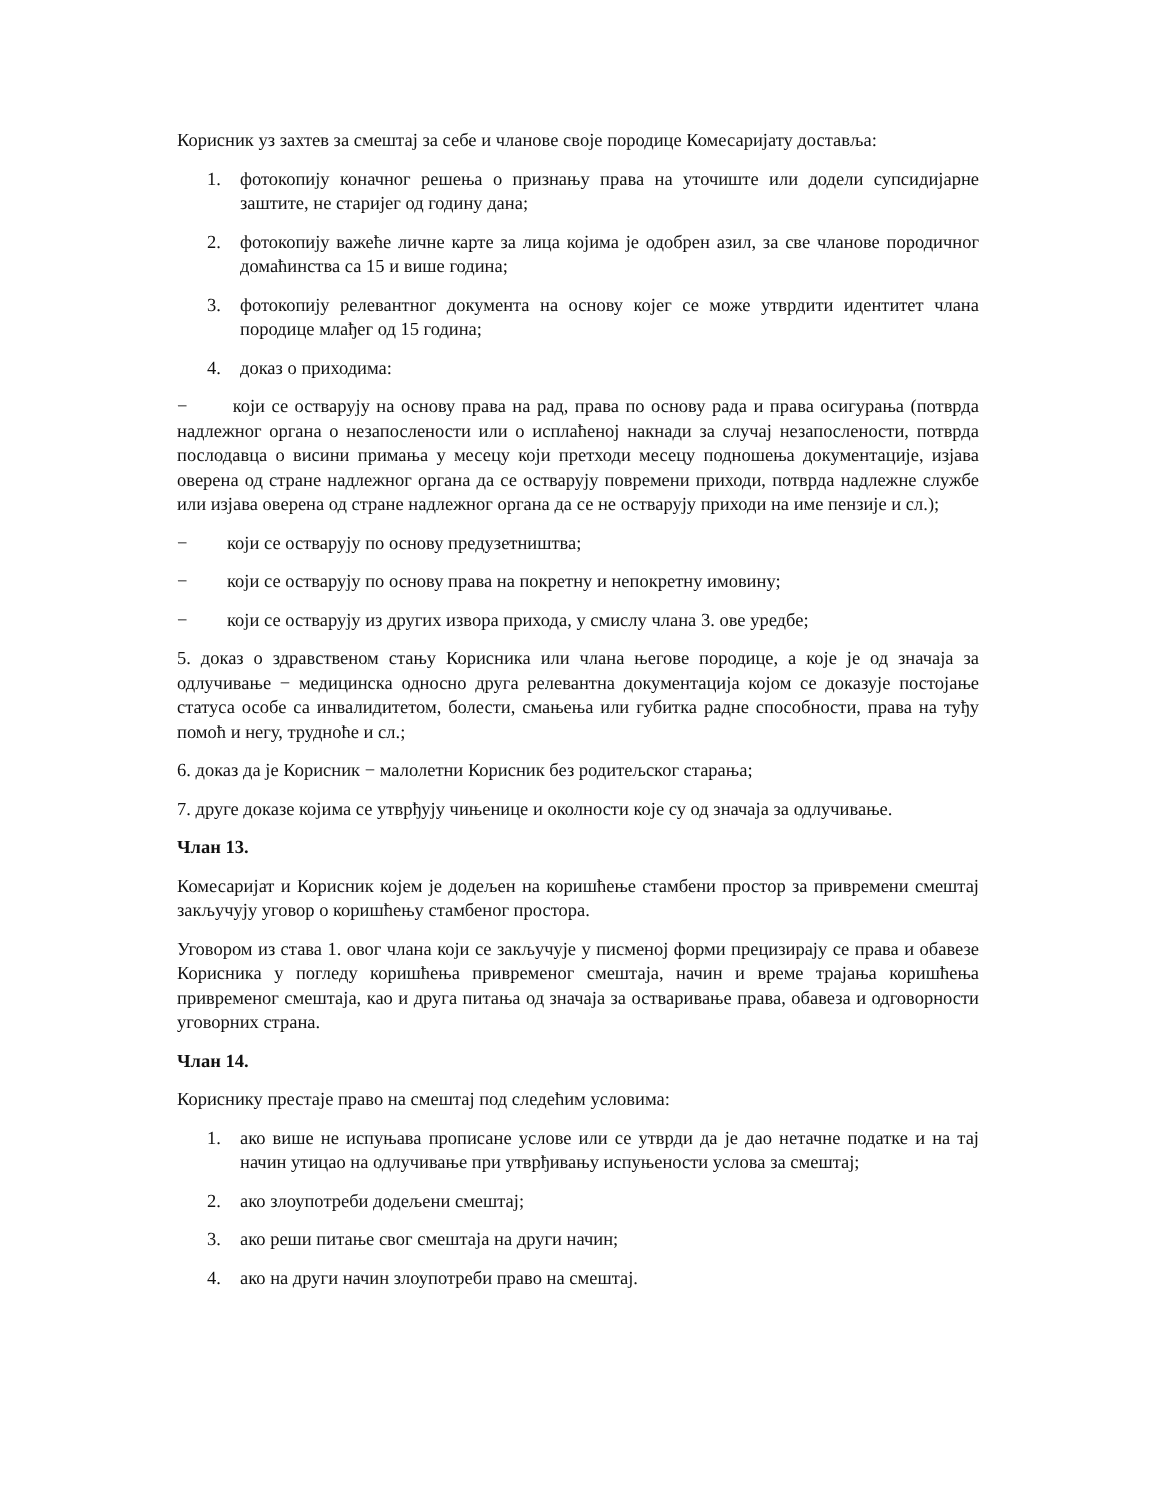Корисник уз захтев за смештај за себе и чланове своје породице Комесаријату доставља:
1. фотокопију коначног решења о признању права на уточиште или додели супсидијарне заштите, не старијег од годину дана;
2. фотокопију важеће личне карте за лица којима је одобрен азил, за све чланове породичног домаћинства са 15 и више година;
3. фотокопију релевантног документа на основу којег се може утврдити идентитет члана породице млађег од 15 година;
4. доказ о приходима:
− који се остварују на основу права на рад, права по основу рада и права осигурања (потврда надлежног органа о незапослености или о исплаћеној накнади за случај незапослености, потврда послодавца о висини примања у месецу који претходи месецу подношења документације, изјава оверена од стране надлежног органа да се остварују повремени приходи, потврда надлежне службе или изјава оверена од стране надлежног органа да се не остварују приходи на име пензије и сл.);
− који се остварују по основу предузетништва;
− који се остварују по основу права на покретну и непокретну имовину;
− који се остварују из других извора прихода, у смислу члана 3. ове уредбе;
5. доказ о здравственом стању Корисника или члана његове породице, а које је од значаја за одлучивање − медицинска односно друга релевантна документација којом се доказује постојање статуса особе са инвалидитетом, болести, смањења или губитка радне способности, права на туђу помоћ и негу, трудноће и сл.;
6. доказ да је Корисник − малолетни Корисник без родитељског старања;
7. друге доказе којима се утврђују чињенице и околности које су од значаја за одлучивање.
Члан 13.
Комесаријат и Корисник којем је додељен на коришћење стамбени простор за привремени смештај закључују уговор о коришћењу стамбеног простора.
Уговором из става 1. овог члана који се закључује у писменој форми прецизирају се права и обавезе Корисника у погледу коришћења привременог смештаја, начин и време трајања коришћења привременог смештаја, као и друга питања од значаја за остваривање права, обавеза и одговорности уговорних страна.
Члан 14.
Кориснику престаје право на смештај под следећим условима:
1. ако више не испуњава прописане услове или се утврди да је дао нетачне податке и на тај начин утицао на одлучивање при утврђивању испуњености услова за смештај;
2. ако злоупотреби додељени смештај;
3. ако реши питање свог смештаја на други начин;
4. ако на други начин злоупотреби право на смештај.